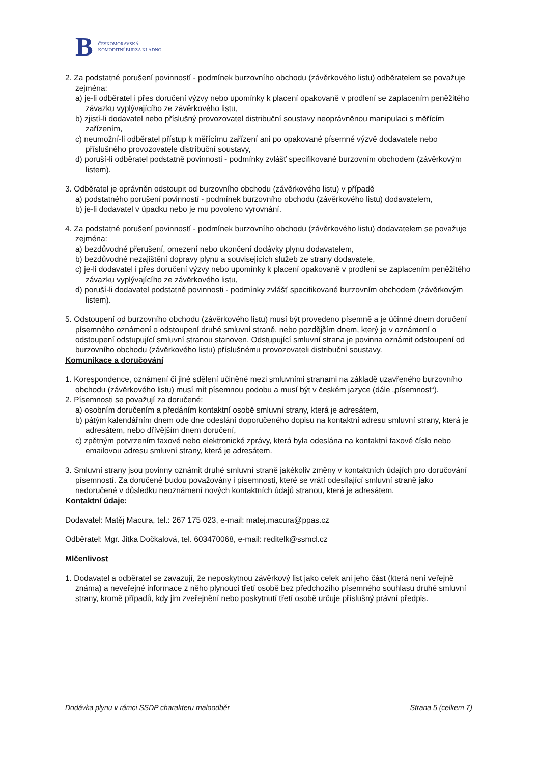B ČESKOMORAVSKÁ
KOMODITNÍ BURZA KLADNO
2. Za podstatné porušení povinností - podmínek burzovního obchodu (závěrkového listu) odběratelem se považuje zejména:
a) je-li odběratel i přes doručení výzvy nebo upomínky k placení opakovaně v prodlení se zaplacením peněžitého závazku vyplývajícího ze závěrkového listu,
b) zjistí-li dodavatel nebo příslušný provozovatel distribuční soustavy neoprávněnou manipulaci s měřícím zařízením,
c) neumožní-li odběratel přístup k měřícímu zařízení ani po opakované písemné výzvě dodavatele nebo příslušného provozovatele distribuční soustavy,
d) poruší-li odběratel podstatně povinnosti - podmínky zvlášť specifikované burzovním obchodem (závěrkovým listem).
3. Odběratel je oprávněn odstoupit od burzovního obchodu (závěrkového listu) v případě
a) podstatného porušení povinností - podmínek burzovního obchodu (závěrkového listu) dodavatelem,
b) je-li dodavatel v úpadku nebo je mu povoleno vyrovnání.
4. Za podstatné porušení povinností - podmínek burzovního obchodu (závěrkového listu) dodavatelem se považuje zejména:
a) bezdůvodné přerušení, omezení nebo ukončení dodávky plynu dodavatelem,
b) bezdůvodné nezajištění dopravy plynu a souvisejících služeb ze strany dodavatele,
c) je-li dodavatel i přes doručení výzvy nebo upomínky k placení opakovaně v prodlení se zaplacením peněžitého závazku vyplývajícího ze závěrkového listu,
d) poruší-li dodavatel podstatně povinnosti - podmínky zvlášť specifikované burzovním obchodem (závěrkovým listem).
5. Odstoupení od burzovního obchodu (závěrkového listu) musí být provedeno písemně a je účinné dnem doručení písemného oznámení o odstoupení druhé smluvní straně, nebo pozdějším dnem, který je v oznámení o odstoupení odstupující smluvní stranou stanoven. Odstupující smluvní strana je povinna oznámit odstoupení od burzovního obchodu (závěrkového listu) příslušnému provozovateli distribuční soustavy.
Komunikace a doručování
1. Korespondence, oznámení či jiné sdělení učiněné mezi smluvními stranami na základě uzavřeného burzovního obchodu (závěrkového listu) musí mít písemnou podobu a musí být v českém jazyce (dále „písemnost“).
2. Písemnosti se považují za doručené:
a) osobním doručením a předáním kontaktní osobě smluvní strany, která je adresátem,
b) pátým kalendářním dnem ode dne odeslání doporučeného dopisu na kontaktní adresu smluvní strany, která je adresátem, nebo dřívějším dnem doručení,
c) zpětným potvrzením faxové nebo elektronické zprávy, která byla odeslána na kontaktní faxové číslo nebo emailovou adresu smluvní strany, která je adresátem.
3. Smluvní strany jsou povinny oznámit druhé smluvní straně jakékoliv změny v kontaktních údajích pro doručování písemností. Za doručené budou považovány i písemnosti, které se vrátí odesílající smluvní straně jako nedoručené v důsledku neoznámení nových kontaktních údajů stranou, která je adresátem.
Kontaktní údaje:
Dodavatel: Matěj Macura, tel.: 267 175 023, e-mail: matej.macura@ppas.cz
Odběratel: Mgr. Jitka Dočkalová, tel. 603470068, e-mail: reditelk@ssmcl.cz
Mlčenlivost
1. Dodavatel a odběratel se zavazují, že neposkytnou závěrkový list jako celek ani jeho část (která není veřejně známa) a neveřejné informace z něho plynoucí třetí osobě bez předchozího písemného souhlasu druhé smluvní strany, kromě případů, kdy jim zveřejnění nebo poskytnutí třetí osobě určuje příslušný právní předpis.
Dodávka plynu v rámci SSDP charakteru maloodběr Strana 5 (celkem 7)